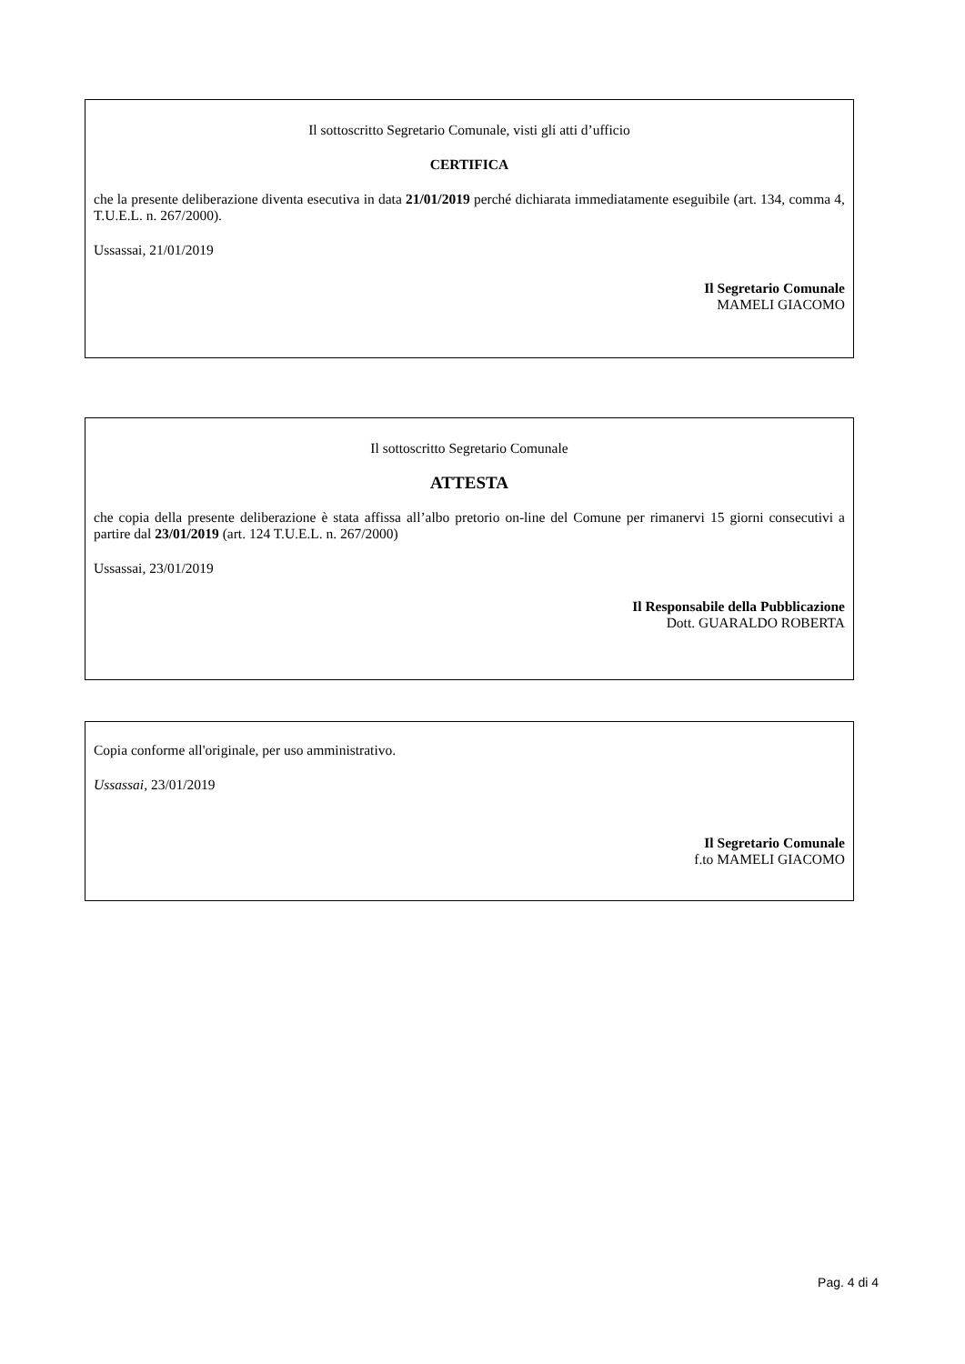Il sottoscritto Segretario Comunale, visti gli atti d’ufficio
CERTIFICA
che la presente deliberazione diventa esecutiva in data 21/01/2019 perché dichiarata immediatamente eseguibile (art. 134, comma 4, T.U.E.L. n. 267/2000).
Ussassai, 21/01/2019
Il Segretario Comunale
MAMELI GIACOMO
Il sottoscritto Segretario Comunale
ATTESTA
che copia della presente deliberazione è stata affissa all’albo pretorio on-line del Comune per rimanervi 15 giorni consecutivi a partire dal 23/01/2019 (art. 124 T.U.E.L. n. 267/2000)
Ussassai, 23/01/2019
Il Responsabile della Pubblicazione
Dott. GUARALDO ROBERTA
Copia conforme all'originale, per uso amministrativo.
Ussassai, 23/01/2019
Il Segretario Comunale
f.to MAMELI GIACOMO
Pag. 4 di 4